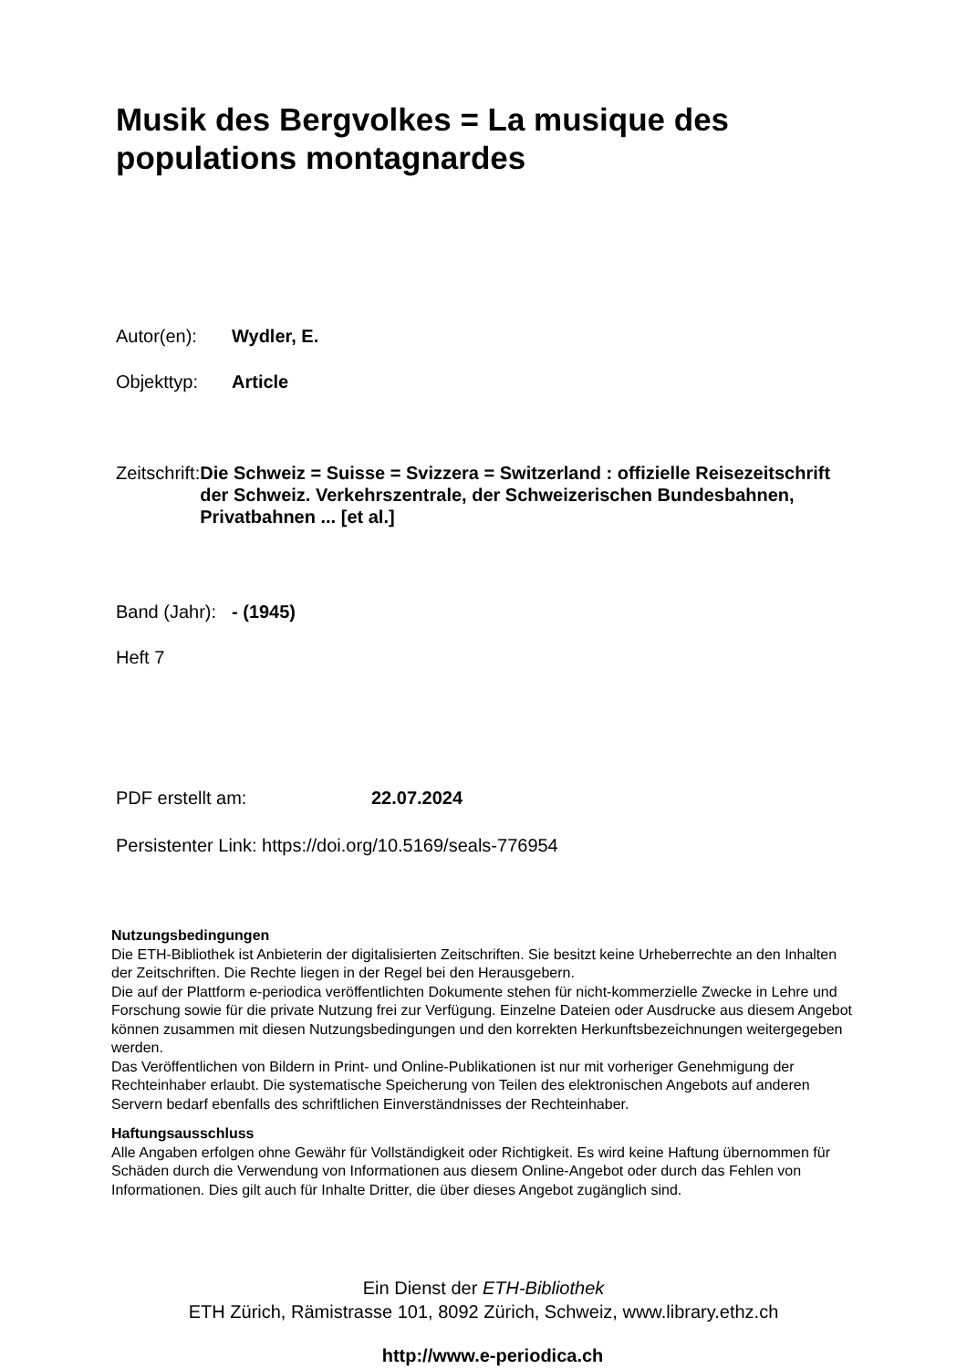Musik des Bergvolkes = La musique des populations montagnardes
Autor(en): Wydler, E.
Objekttyp: Article
Zeitschrift: Die Schweiz = Suisse = Svizzera = Switzerland : offizielle Reisezeitschrift der Schweiz. Verkehrszentrale, der Schweizerischen Bundesbahnen, Privatbahnen ... [et al.]
Band (Jahr): - (1945)
Heft 7
PDF erstellt am: 22.07.2024
Persistenter Link: https://doi.org/10.5169/seals-776954
Nutzungsbedingungen
Die ETH-Bibliothek ist Anbieterin der digitalisierten Zeitschriften. Sie besitzt keine Urheberrechte an den Inhalten der Zeitschriften. Die Rechte liegen in der Regel bei den Herausgebern.
Die auf der Plattform e-periodica veröffentlichten Dokumente stehen für nicht-kommerzielle Zwecke in Lehre und Forschung sowie für die private Nutzung frei zur Verfügung. Einzelne Dateien oder Ausdrucke aus diesem Angebot können zusammen mit diesen Nutzungsbedingungen und den korrekten Herkunftsbezeichnungen weitergegeben werden.
Das Veröffentlichen von Bildern in Print- und Online-Publikationen ist nur mit vorheriger Genehmigung der Rechteinhaber erlaubt. Die systematische Speicherung von Teilen des elektronischen Angebots auf anderen Servern bedarf ebenfalls des schriftlichen Einverständnisses der Rechteinhaber.
Haftungsausschluss
Alle Angaben erfolgen ohne Gewähr für Vollständigkeit oder Richtigkeit. Es wird keine Haftung übernommen für Schäden durch die Verwendung von Informationen aus diesem Online-Angebot oder durch das Fehlen von Informationen. Dies gilt auch für Inhalte Dritter, die über dieses Angebot zugänglich sind.
Ein Dienst der ETH-Bibliothek
ETH Zürich, Rämistrasse 101, 8092 Zürich, Schweiz, www.library.ethz.ch
http://www.e-periodica.ch